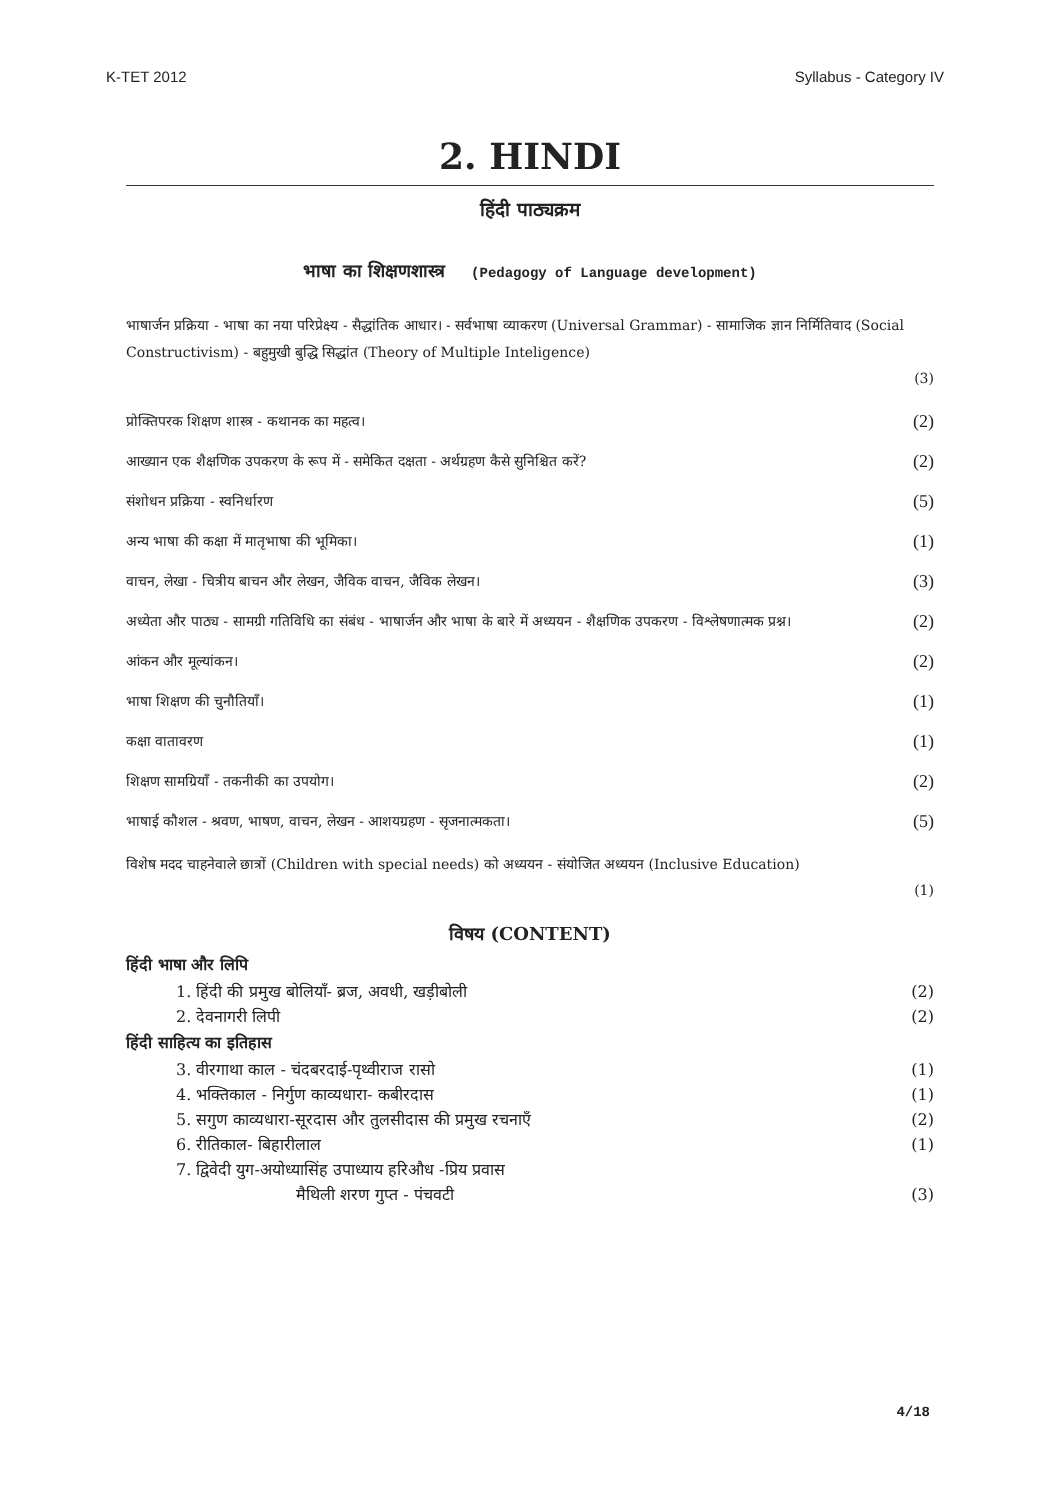K-TET 2012 Syllabus - Category IV
2. HINDI
हिंदी पाठ्यक्रम
भाषा का शिक्षणशास्त्र (Pedagogy of Language development)
भाषार्जन प्रक्रिया - भाषा का नया परिप्रेक्ष्य - सैद्धांतिक आधार। - सर्वभाषा व्याकरण (Universal Grammar) - सामाजिक ज्ञान निर्मितिवाद (Social Constructivism) - बहुमुखी बुद्धि सिद्धांत (Theory of Multiple Inteligence)
(3)
प्रोक्तिपरक शिक्षण शास्त्र - कथानक का महत्व। (2)
आख्यान एक शैक्षणिक उपकरण के रूप में - समेकित दक्षता - अर्थग्रहण कैसे सुनिश्चित करें? (2)
संशोधन प्रक्रिया - स्वनिर्धारण (5)
अन्य भाषा की कक्षा में मातृभाषा की भूमिका। (1)
वाचन, लेखा - चित्रीय बाचन और लेखन, जैविक वाचन, जैविक लेखन। (3)
अध्येता और पाठ्य - सामग्री गतिविधि का संबंध - भाषार्जन और भाषा के बारे में अध्ययन - शैक्षणिक उपकरण - विश्लेषणात्मक प्रश्न। (2)
आंकन और मूल्यांकन। (2)
भाषा शिक्षण की चुनौतियाँ। (1)
कक्षा वातावरण (1)
शिक्षण सामग्रियाँ - तकनीकी का उपयोग। (2)
भाषाई कौशल - श्रवण, भाषण, वाचन, लेखन - आशयग्रहण - सृजनात्मकता। (5)
विशेष मदद चाहनेवाले छात्रों (Children with special needs) को अध्ययन - संयोजित अध्ययन (Inclusive Education)
(1)
विषय (CONTENT)
हिंदी भाषा और लिपि
1. हिंदी की प्रमुख बोलियाँ- ब्रज, अवधी, खड़ीबोली (2)
2. देवनागरी लिपी (2)
हिंदी साहित्य का इतिहास
3. वीरगाथा काल - चंदबरदाई-पृथ्वीराज रासो (1)
4. भक्तिकाल - निर्गुण काव्यधारा- कबीरदास (1)
5. सगुण काव्यधारा-सूरदास और तुलसीदास की प्रमुख रचनाएँ (2)
6. रीतिकाल- बिहारीलाल (1)
7. द्विवेदी युग-अयोध्यासिंह उपाध्याय हरिऔध -प्रिय प्रवास
मैथिली शरण गुप्त - पंचवटी (3)
4/18